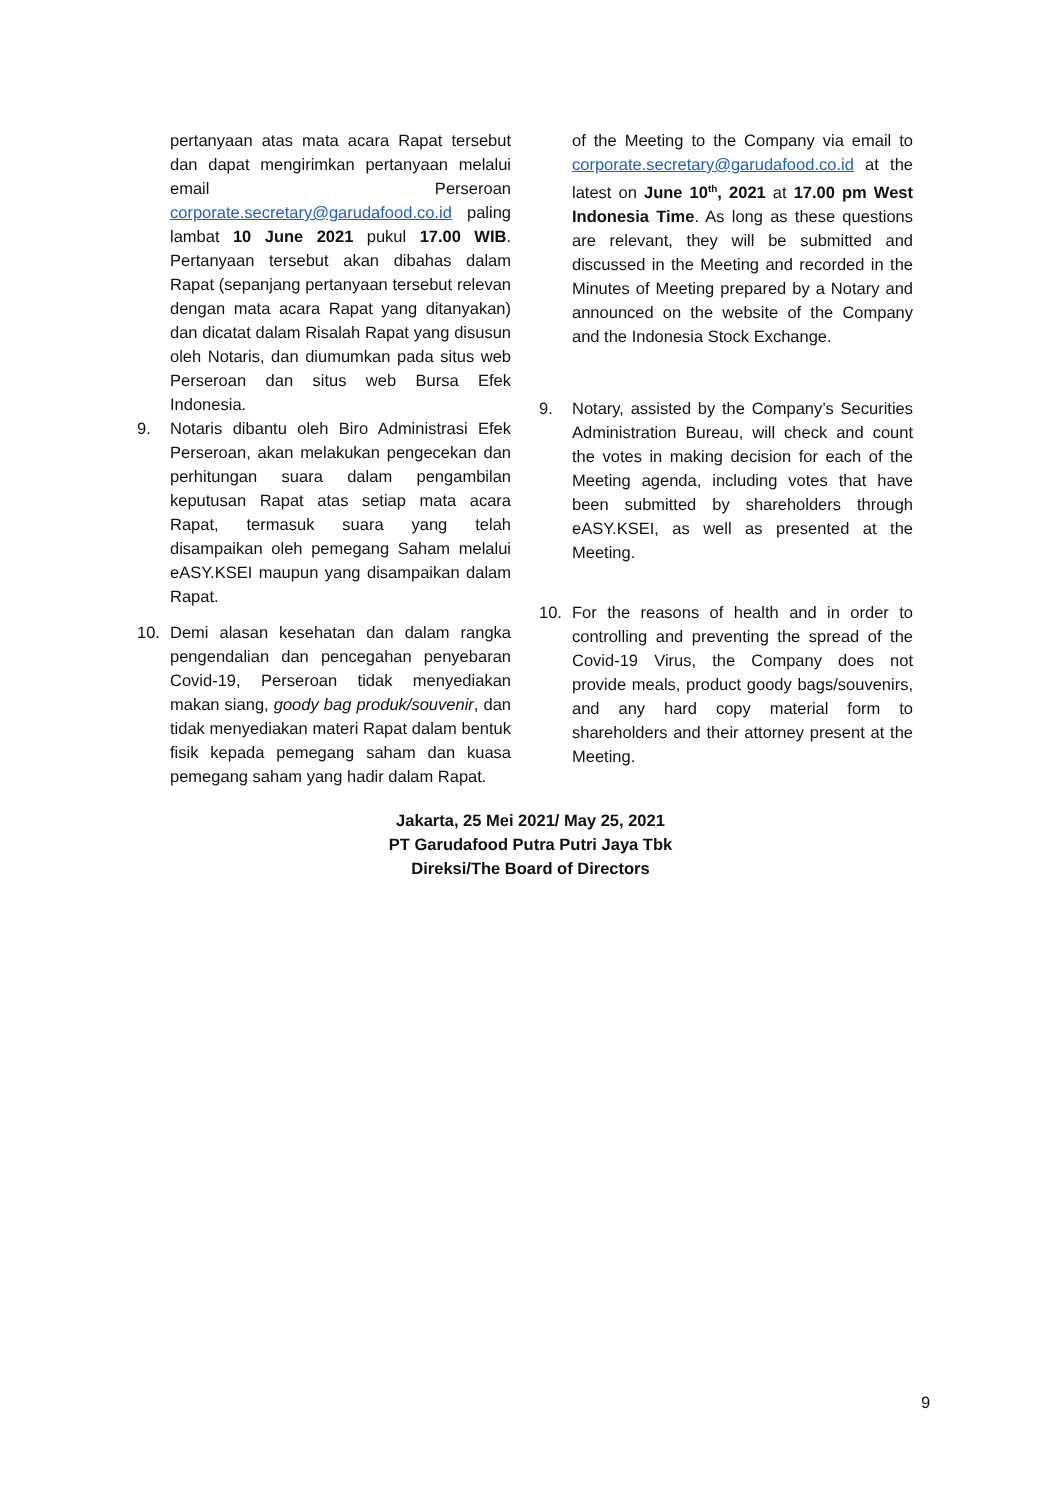pertanyaan atas mata acara Rapat tersebut dan dapat mengirimkan pertanyaan melalui email Perseroan corporate.secretary@garudafood.co.id paling lambat 10 June 2021 pukul 17.00 WIB. Pertanyaan tersebut akan dibahas dalam Rapat (sepanjang pertanyaan tersebut relevan dengan mata acara Rapat yang ditanyakan) dan dicatat dalam Risalah Rapat yang disusun oleh Notaris, dan diumumkan pada situs web Perseroan dan situs web Bursa Efek Indonesia.
9.
Notaris dibantu oleh Biro Administrasi Efek Perseroan, akan melakukan pengecekan dan perhitungan suara dalam pengambilan keputusan Rapat atas setiap mata acara Rapat, termasuk suara yang telah disampaikan oleh pemegang Saham melalui eASY.KSEI maupun yang disampaikan dalam Rapat.
10.
Demi alasan kesehatan dan dalam rangka pengendalian dan pencegahan penyebaran Covid-19, Perseroan tidak menyediakan makan siang, goody bag produk/souvenir, dan tidak menyediakan materi Rapat dalam bentuk fisik kepada pemegang saham dan kuasa pemegang saham yang hadir dalam Rapat.
of the Meeting to the Company via email to corporate.secretary@garudafood.co.id at the latest on June 10<sup>th</sup>, 2021 at 17.00 pm West Indonesia Time. As long as these questions are relevant, they will be submitted and discussed in the Meeting and recorded in the Minutes of Meeting prepared by a Notary and announced on the website of the Company and the Indonesia Stock Exchange.
9.
Notary, assisted by the Company’s Securities Administration Bureau, will check and count the votes in making decision for each of the Meeting agenda, including votes that have been submitted by shareholders through eASY.KSEI, as well as presented at the Meeting.
10.
For the reasons of health and in order to controlling and preventing the spread of the Covid-19 Virus, the Company does not provide meals, product goody bags/souvenirs, and any hard copy material form to shareholders and their attorney present at the Meeting.
Jakarta, 25 Mei 2021/ May 25, 2021
PT Garudafood Putra Putri Jaya Tbk
Direksi/The Board of Directors
9